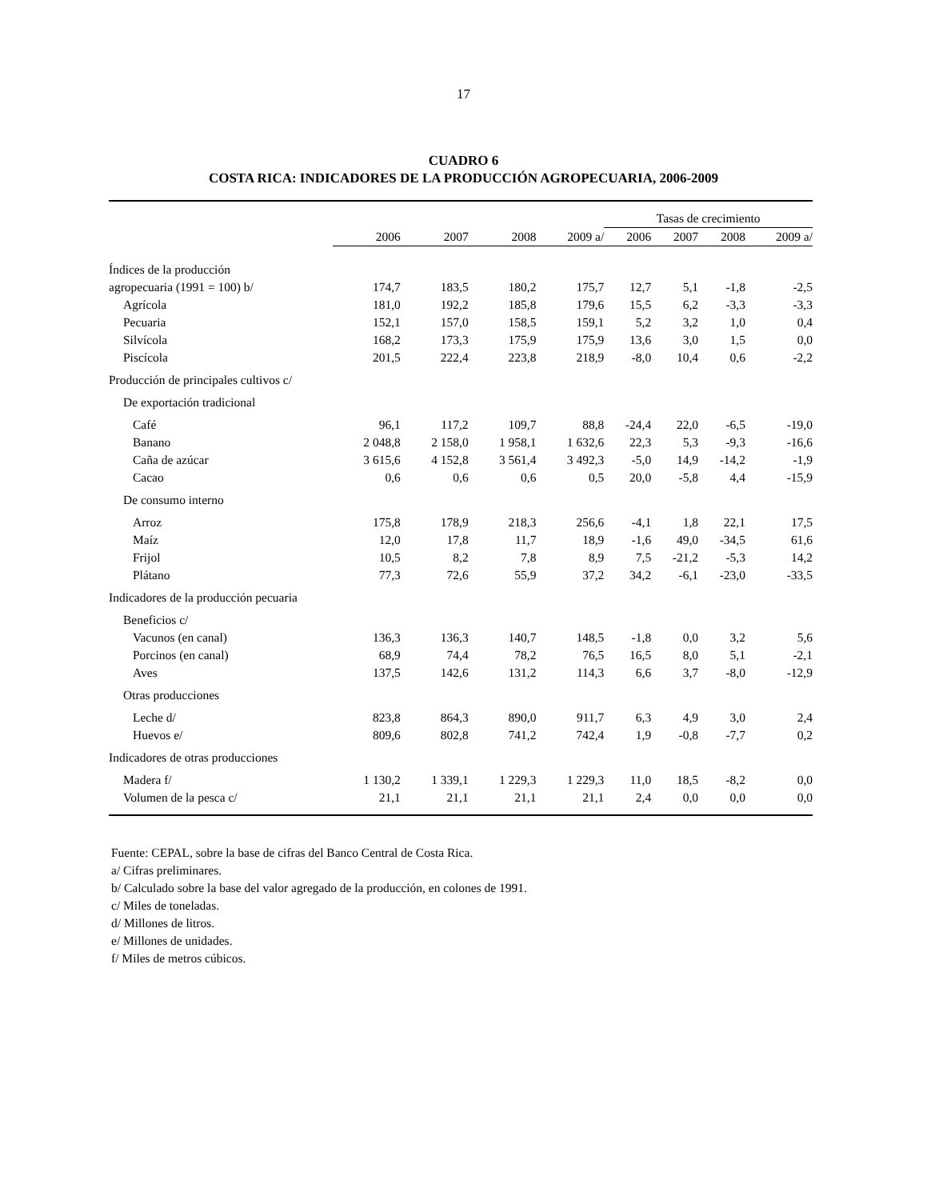17
CUADRO 6
COSTA RICA: INDICADORES DE LA PRODUCCIÓN AGROPECUARIA, 2006-2009
| | | | | | Tasas de crecimiento | | | |
| --- | --- | --- | --- | --- | --- | --- | --- | --- |
| | 2006 | 2007 | 2008 | 2009 a/ | 2006 | 2007 | 2008 | 2009 a/ |
| Índices de la producción | | | | | | | | |
| agropecuaria (1991 = 100) b/ | 174,7 | 183,5 | 180,2 | 175,7 | 12,7 | 5,1 | -1,8 | -2,5 |
| Agrícola | 181,0 | 192,2 | 185,8 | 179,6 | 15,5 | 6,2 | -3,3 | -3,3 |
| Pecuaria | 152,1 | 157,0 | 158,5 | 159,1 | 5,2 | 3,2 | 1,0 | 0,4 |
| Silvícola | 168,2 | 173,3 | 175,9 | 175,9 | 13,6 | 3,0 | 1,5 | 0,0 |
| Piscícola | 201,5 | 222,4 | 223,8 | 218,9 | -8,0 | 10,4 | 0,6 | -2,2 |
| Producción de principales cultivos c/ | | | | | | | | |
| De exportación tradicional | | | | | | | | |
| Café | 96,1 | 117,2 | 109,7 | 88,8 | -24,4 | 22,0 | -6,5 | -19,0 |
| Banano | 2 048,8 | 2 158,0 | 1 958,1 | 1 632,6 | 22,3 | 5,3 | -9,3 | -16,6 |
| Caña de azúcar | 3 615,6 | 4 152,8 | 3 561,4 | 3 492,3 | -5,0 | 14,9 | -14,2 | -1,9 |
| Cacao | 0,6 | 0,6 | 0,6 | 0,5 | 20,0 | -5,8 | 4,4 | -15,9 |
| De consumo interno | | | | | | | | |
| Arroz | 175,8 | 178,9 | 218,3 | 256,6 | -4,1 | 1,8 | 22,1 | 17,5 |
| Maíz | 12,0 | 17,8 | 11,7 | 18,9 | -1,6 | 49,0 | -34,5 | 61,6 |
| Frijol | 10,5 | 8,2 | 7,8 | 8,9 | 7,5 | -21,2 | -5,3 | 14,2 |
| Plátano | 77,3 | 72,6 | 55,9 | 37,2 | 34,2 | -6,1 | -23,0 | -33,5 |
| Indicadores de la producción pecuaria | | | | | | | | |
| Beneficios c/ | | | | | | | | |
| Vacunos (en canal) | 136,3 | 136,3 | 140,7 | 148,5 | -1,8 | 0,0 | 3,2 | 5,6 |
| Porcinos (en canal) | 68,9 | 74,4 | 78,2 | 76,5 | 16,5 | 8,0 | 5,1 | -2,1 |
| Aves | 137,5 | 142,6 | 131,2 | 114,3 | 6,6 | 3,7 | -8,0 | -12,9 |
| Otras producciones | | | | | | | | |
| Leche d/ | 823,8 | 864,3 | 890,0 | 911,7 | 6,3 | 4,9 | 3,0 | 2,4 |
| Huevos e/ | 809,6 | 802,8 | 741,2 | 742,4 | 1,9 | -0,8 | -7,7 | 0,2 |
| Indicadores de otras producciones | | | | | | | | |
| Madera f/ | 1 130,2 | 1 339,1 | 1 229,3 | 1 229,3 | 11,0 | 18,5 | -8,2 | 0,0 |
| Volumen de la pesca c/ | 21,1 | 21,1 | 21,1 | 21,1 | 2,4 | 0,0 | 0,0 | 0,0 |
Fuente: CEPAL, sobre la base de cifras del Banco Central de Costa Rica.
a/ Cifras preliminares.
b/ Calculado sobre la base del valor agregado de la producción, en colones de 1991.
c/ Miles de toneladas.
d/ Millones de litros.
e/ Millones de unidades.
f/ Miles de metros cúbicos.